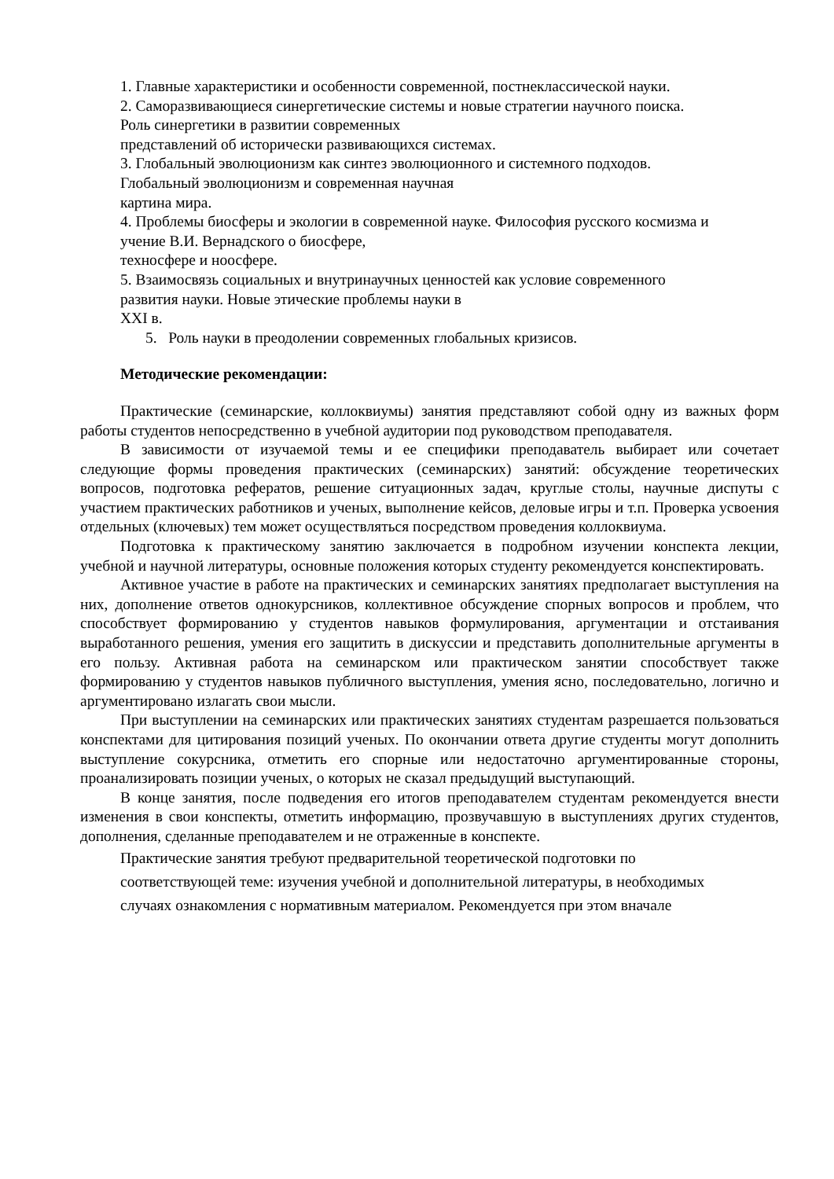1. Главные характеристики и особенности современной, постнеклассической науки.
2. Саморазвивающиеся синергетические системы и новые стратегии научного поиска.
Роль синергетики в развитии современных
представлений об исторически развивающихся системах.
3. Глобальный эволюционизм как синтез эволюционного и системного подходов.
Глобальный эволюционизм и современная научная
картина мира.
4. Проблемы биосферы и экологии в современной науке. Философия русского космизма и
учение В.И. Вернадского о биосфере,
техносфере и ноосфере.
5. Взаимосвязь социальных и внутринаучных ценностей как условие современного
развития науки. Новые этические проблемы науки в
XXI в.
5. Роль науки в преодолении современных глобальных кризисов.
Методические рекомендации:
Практические (семинарские, коллоквиумы) занятия представляют собой одну из важных форм работы студентов непосредственно в учебной аудитории под руководством преподавателя.
В зависимости от изучаемой темы и ее специфики преподаватель выбирает или сочетает следующие формы проведения практических (семинарских) занятий: обсуждение теоретических вопросов, подготовка рефератов, решение ситуационных задач, круглые столы, научные диспуты с участием практических работников и ученых, выполнение кейсов, деловые игры и т.п. Проверка усвоения отдельных (ключевых) тем может осуществляться посредством проведения коллоквиума.
Подготовка к практическому занятию заключается в подробном изучении конспекта лекции, учебной и научной литературы, основные положения которых студенту рекомендуется конспектировать.
Активное участие в работе на практических и семинарских занятиях предполагает выступления на них, дополнение ответов однокурсников, коллективное обсуждение спорных вопросов и проблем, что способствует формированию у студентов навыков формулирования, аргументации и отстаивания выработанного решения, умения его защитить в дискуссии и представить дополнительные аргументы в его пользу. Активная работа на семинарском или практическом занятии способствует также формированию у студентов навыков публичного выступления, умения ясно, последовательно, логично и аргументировано излагать свои мысли.
При выступлении на семинарских или практических занятиях студентам разрешается пользоваться конспектами для цитирования позиций ученых. По окончании ответа другие студенты могут дополнить выступление сокурсника, отметить его спорные или недостаточно аргументированные стороны, проанализировать позиции ученых, о которых не сказал предыдущий выступающий.
В конце занятия, после подведения его итогов преподавателем студентам рекомендуется внести изменения в свои конспекты, отметить информацию, прозвучавшую в выступлениях других студентов, дополнения, сделанные преподавателем и не отраженные в конспекте.
Практические занятия требуют предварительной теоретической подготовки по
соответствующей теме: изучения учебной и дополнительной литературы, в необходимых
случаях ознакомления с нормативным материалом. Рекомендуется при этом вначале